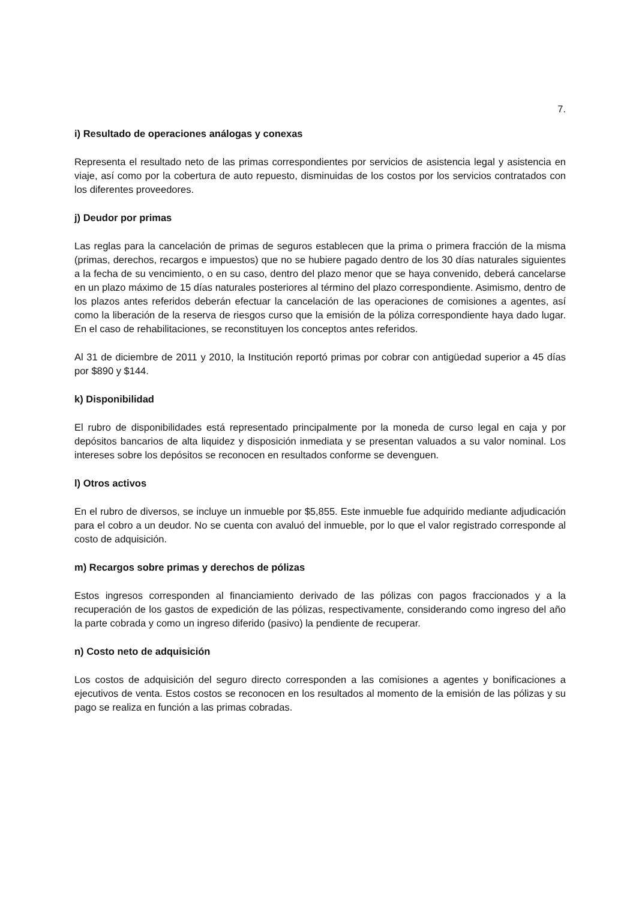7.
i) Resultado de operaciones análogas y conexas
Representa el resultado neto de las primas correspondientes por servicios de asistencia legal y asistencia en viaje, así como por la cobertura de auto repuesto, disminuidas de los costos por los servicios contratados con los diferentes proveedores.
j) Deudor por primas
Las reglas para la cancelación de primas de seguros establecen que la prima o primera fracción de la misma (primas, derechos, recargos e impuestos) que no se hubiere pagado dentro de los 30 días naturales siguientes a la fecha de su vencimiento, o en su caso, dentro del plazo menor que se haya convenido, deberá cancelarse en un plazo máximo de 15 días naturales posteriores al término del plazo correspondiente. Asimismo, dentro de los plazos antes referidos deberán efectuar la cancelación de las operaciones de comisiones a agentes, así como la liberación de la reserva de riesgos curso que la emisión de la póliza correspondiente haya dado lugar. En el caso de rehabilitaciones, se reconstituyen los conceptos antes referidos.
Al 31 de diciembre de 2011 y 2010, la Institución reportó primas por cobrar con antigüedad superior a 45 días por $890 y $144.
k) Disponibilidad
El rubro de disponibilidades está representado principalmente por la moneda de curso legal en caja y por depósitos bancarios de alta liquidez y disposición inmediata y se presentan valuados a su valor nominal. Los intereses sobre los depósitos se reconocen en resultados conforme se devenguen.
l) Otros activos
En el rubro de diversos, se incluye un inmueble por $5,855. Este inmueble fue adquirido mediante adjudicación para el cobro a un deudor. No se cuenta con avaluó del inmueble, por lo que el valor registrado corresponde al costo de adquisición.
m) Recargos sobre primas y derechos de pólizas
Estos ingresos corresponden al financiamiento derivado de las pólizas con pagos fraccionados y a la recuperación de los gastos de expedición de las pólizas, respectivamente, considerando como ingreso del año la parte cobrada y como un ingreso diferido (pasivo) la pendiente de recuperar.
n) Costo neto de adquisición
Los costos de adquisición del seguro directo corresponden a las comisiones a agentes y bonificaciones a ejecutivos de venta. Estos costos se reconocen en los resultados al momento de la emisión de las pólizas y su pago se realiza en función a las primas cobradas.